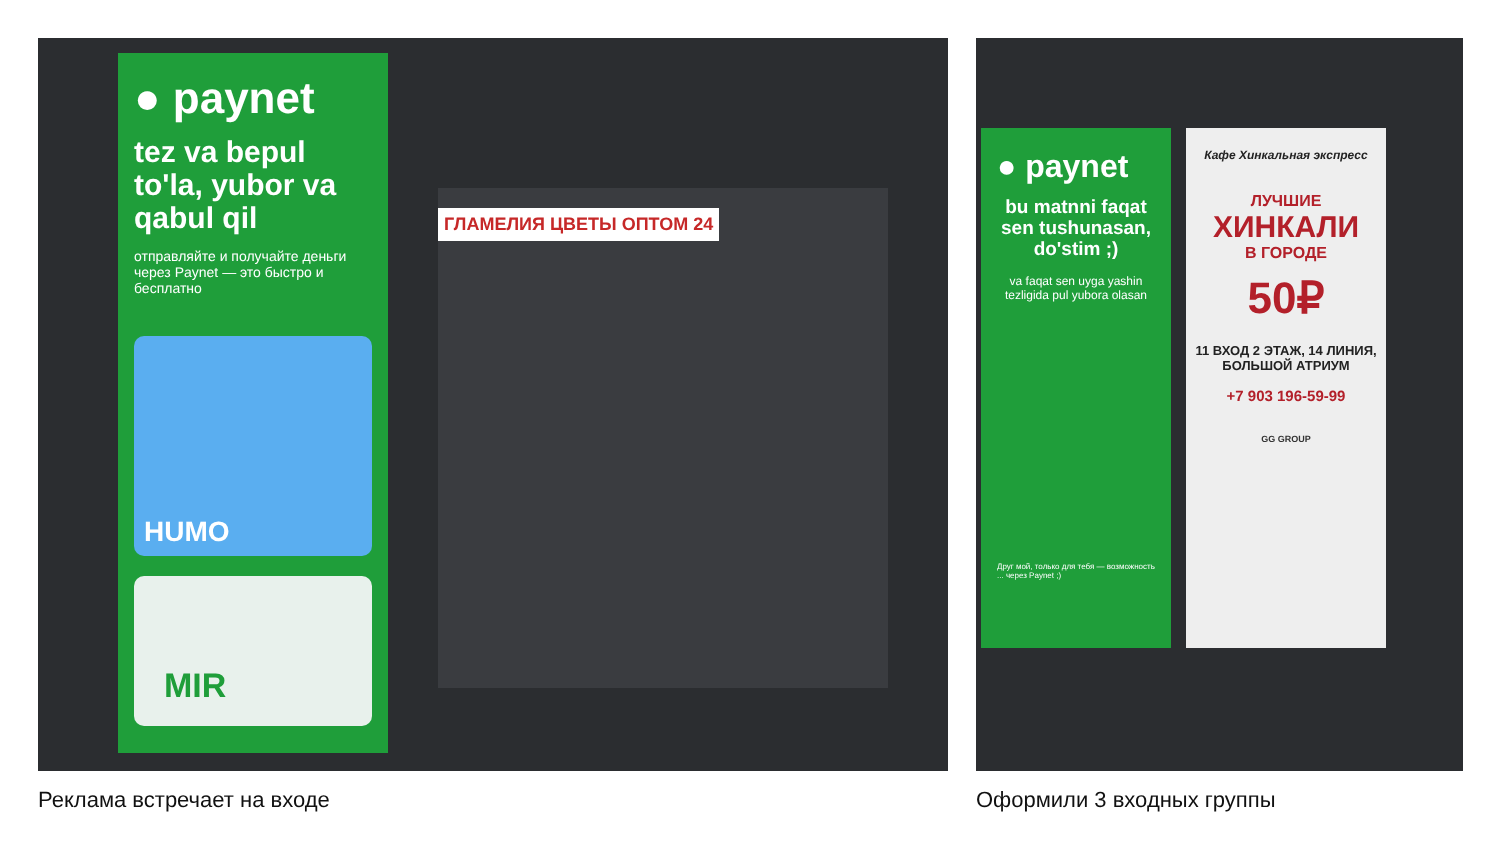● paynet
tez va bepul to'la, yubor va qabul qil
отправляйте и получайте деньги через Paynet — это быстро и бесплатно
HUMO
MIR
ГЛАМЕЛИЯ ЦВЕТЫ ОПТОМ 24
Реклама встречает на входе
● paynet
bu matnni faqat sen tushunasan, do'stim ;)
va faqat sen uyga yashin tezligida pul yubora olasan
Друг мой, только для тебя — возможность ... через Paynet ;)
Кафе Хинкальная экспресс
ЛУЧШИЕ
ХИНКАЛИ
В ГОРОДЕ
50₽
11 ВХОД 2 ЭТАЖ, 14 ЛИНИЯ, БОЛЬШОЙ АТРИУМ
+7 903 196-59-99
GG GROUP
Оформили 3 входных группы